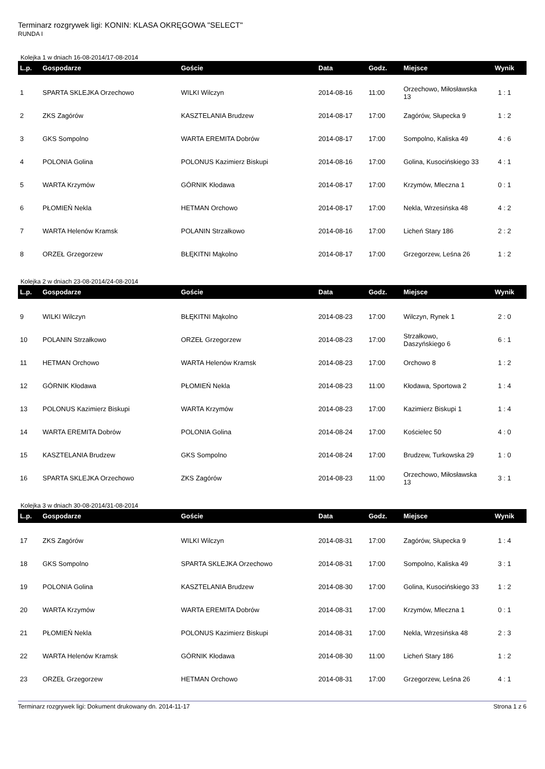Terminarz rozgrywek ligi: KONIN: KLASA OKRĘGOWA "SELECT"
RUNDA I
Kolejka 1 w dniach 16-08-2014/17-08-2014
| L.p. | Gospodarze | Goście | Data | Godz. | Miejsce | Wynik |
| --- | --- | --- | --- | --- | --- | --- |
| 1 | SPARTA SKLEJKA Orzechowo | WILKI Wilczyn | 2014-08-16 | 11:00 | Orzechowo, Miłosławska 13 | 1 : 1 |
| 2 | ZKS Zagórów | KASZTELANIA Brudzew | 2014-08-17 | 17:00 | Zagórów, Słupecka 9 | 1 : 2 |
| 3 | GKS Sompolno | WARTA EREMITA Dobrów | 2014-08-17 | 17:00 | Sompolno, Kaliska 49 | 4 : 6 |
| 4 | POLONIA Golina | POLONUS Kazimierz Biskupi | 2014-08-16 | 17:00 | Golina, Kusocińskiego 33 | 4 : 1 |
| 5 | WARTA Krzymów | GÓRNIK Kłodawa | 2014-08-17 | 17:00 | Krzymów, Mleczna 1 | 0 : 1 |
| 6 | PŁOMIEŃ Nekla | HETMAN Orchowo | 2014-08-17 | 17:00 | Nekla, Wrzesińska 48 | 4 : 2 |
| 7 | WARTA Helenów Kramsk | POLANIN Strzałkowo | 2014-08-16 | 17:00 | Licheń Stary 186 | 2 : 2 |
| 8 | ORZEŁ Grzegorzew | BŁĘKITNI Mąkolno | 2014-08-17 | 17:00 | Grzegorzew, Leśna 26 | 1 : 2 |
Kolejka 2 w dniach 23-08-2014/24-08-2014
| L.p. | Gospodarze | Goście | Data | Godz. | Miejsce | Wynik |
| --- | --- | --- | --- | --- | --- | --- |
| 9 | WILKI Wilczyn | BŁĘKITNI Mąkolno | 2014-08-23 | 17:00 | Wilczyn, Rynek 1 | 2 : 0 |
| 10 | POLANIN Strzałkowo | ORZEŁ Grzegorzew | 2014-08-23 | 17:00 | Strzałkowo, Daszyńskiego 6 | 6 : 1 |
| 11 | HETMAN Orchowo | WARTA Helenów Kramsk | 2014-08-23 | 17:00 | Orchowo 8 | 1 : 2 |
| 12 | GÓRNIK Kłodawa | PŁOMIEŃ Nekla | 2014-08-23 | 11:00 | Kłodawa, Sportowa 2 | 1 : 4 |
| 13 | POLONUS Kazimierz Biskupi | WARTA Krzymów | 2014-08-23 | 17:00 | Kazimierz Biskupi 1 | 1 : 4 |
| 14 | WARTA EREMITA Dobrów | POLONIA Golina | 2014-08-24 | 17:00 | Kościelec 50 | 4 : 0 |
| 15 | KASZTELANIA Brudzew | GKS Sompolno | 2014-08-24 | 17:00 | Brudzew, Turkowska 29 | 1 : 0 |
| 16 | SPARTA SKLEJKA Orzechowo | ZKS Zagórów | 2014-08-23 | 11:00 | Orzechowo, Miłosławska 13 | 3 : 1 |
Kolejka 3 w dniach 30-08-2014/31-08-2014
| L.p. | Gospodarze | Goście | Data | Godz. | Miejsce | Wynik |
| --- | --- | --- | --- | --- | --- | --- |
| 17 | ZKS Zagórów | WILKI Wilczyn | 2014-08-31 | 17:00 | Zagórów, Słupecka 9 | 1 : 4 |
| 18 | GKS Sompolno | SPARTA SKLEJKA Orzechowo | 2014-08-31 | 17:00 | Sompolno, Kaliska 49 | 3 : 1 |
| 19 | POLONIA Golina | KASZTELANIA Brudzew | 2014-08-30 | 17:00 | Golina, Kusocińskiego 33 | 1 : 2 |
| 20 | WARTA Krzymów | WARTA EREMITA Dobrów | 2014-08-31 | 17:00 | Krzymów, Mleczna 1 | 0 : 1 |
| 21 | PŁOMIEŃ Nekla | POLONUS Kazimierz Biskupi | 2014-08-31 | 17:00 | Nekla, Wrzesińska 48 | 2 : 3 |
| 22 | WARTA Helenów Kramsk | GÓRNIK Kłodawa | 2014-08-30 | 11:00 | Licheń Stary 186 | 1 : 2 |
| 23 | ORZEŁ Grzegorzew | HETMAN Orchowo | 2014-08-31 | 17:00 | Grzegorzew, Leśna 26 | 4 : 1 |
Terminarz rozgrywek ligi: Dokument drukowany dn. 2014-11-17 Strona 1 z 6